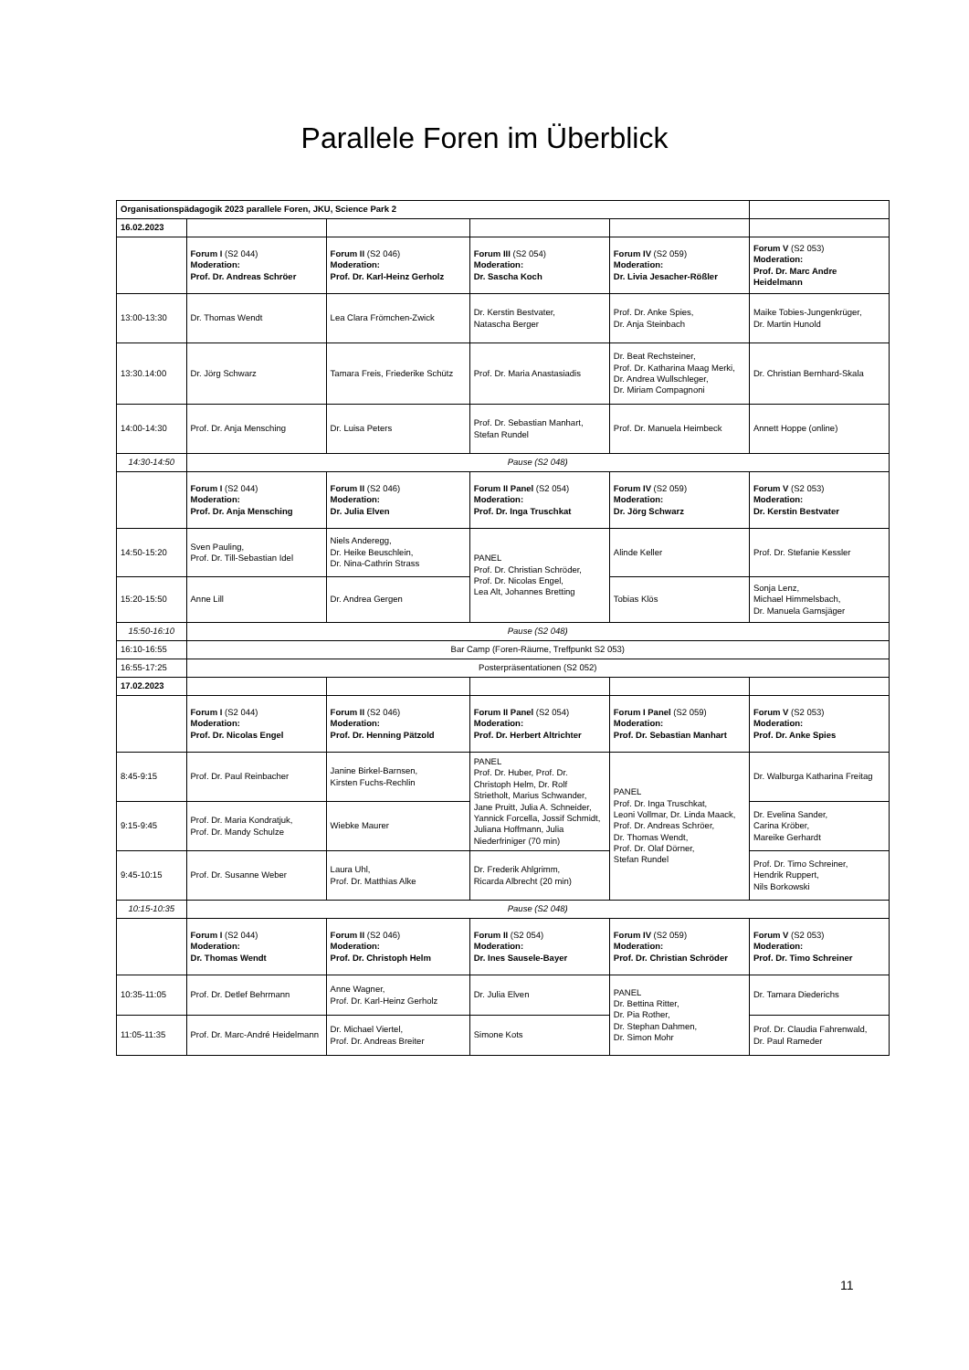Parallele Foren im Überblick
| Organisationspädagogik 2023 parallele Foren, JKU, Science Park 2 | | | | | |
| 16.02.2023 | | | | | |
| | Forum I (S2 044) Moderation: Prof. Dr. Andreas Schröer | Forum II (S2 046) Moderation: Prof. Dr. Karl-Heinz Gerholz | Forum III (S2 054) Moderation: Dr. Sascha Koch | Forum IV (S2 059) Moderation: Dr. Livia Jesacher-Rößler | Forum V (S2 053) Moderation: Prof. Dr. Marc Andre Heidelmann |
| 13:00-13:30 | Dr. Thomas Wendt | Lea Clara Frömchen-Zwick | Dr. Kerstin Bestvater, Natascha Berger | Prof. Dr. Anke Spies, Dr. Anja Steinbach | Maike Tobies-Jungenkrüger, Dr. Martin Hunold |
| 13:30.14:00 | Dr. Jörg Schwarz | Tamara Freis, Friederike Schütz | Prof. Dr. Maria Anastasiadis | Dr. Beat Rechsteiner, Prof. Dr. Katharina Maag Merki, Dr. Andrea Wullschleger, Dr. Miriam Compagnoni | Dr. Christian Bernhard-Skala |
| 14:00-14:30 | Prof. Dr. Anja Mensching | Dr. Luisa Peters | Prof. Dr. Sebastian Manhart, Stefan Rundel | Prof. Dr. Manuela Heimbeck | Annett Hoppe (online) |
| 14:30-14:50 | Pause (S2 048) | | | | |
| | Forum I (S2 044) Moderation: Prof. Dr. Anja Mensching | Forum II (S2 046) Moderation: Dr. Julia Elven | Forum II Panel (S2 054) Moderation: Prof. Dr. Inga Truschkat | Forum IV (S2 059) Moderation: Dr. Jörg Schwarz | Forum V (S2 053) Moderation: Dr. Kerstin Bestvater |
| 14:50-15:20 | Sven Pauling, Prof. Dr. Till-Sebastian Idel | Niels Anderegg, Dr. Heike Beuschlein, Dr. Nina-Cathrin Strass | PANEL Prof. Dr. Christian Schröder, Prof. Dr. Nicolas Engel, Lea Alt, Johannes Bretting | Alinde Keller | Prof. Dr. Stefanie Kessler |
| 15:20-15:50 | Anne Lill | Dr. Andrea Gergen | | Tobias Klös | Sonja Lenz, Michael Himmelsbach, Dr. Manuela Gamsjäger |
| 15:50-16:10 | Pause (S2 048) | | | | |
| 16:10-16:55 | Bar Camp (Foren-Räume, Treffpunkt S2 053) | | | | |
| 16:55-17:25 | Posterpräsentationen (S2 052) | | | | |
| 17.02.2023 | | | | | |
| | Forum I (S2 044) Moderation: Prof. Dr. Nicolas Engel | Forum II (S2 046) Moderation: Prof. Dr. Henning Pätzold | Forum II Panel (S2 054) Moderation: Prof. Dr. Herbert Altrichter | Forum I Panel (S2 059) Moderation: Prof. Dr. Sebastian Manhart | Forum V (S2 053) Moderation: Prof. Dr. Anke Spies |
| 8:45-9:15 | Prof. Dr. Paul Reinbacher | Janine Birkel-Barnsen, Kirsten Fuchs-Rechlin | PANEL Prof. Dr. Huber, Prof. Dr. Christoph Helm, Dr. Rolf Strietholt, Marius Schwander, Jane Pruitt, Julia A. Schneider, Yannick Forcella, Jossif Schmidt, Juliana Hoffmann, Julia Niederfriniger (70 min) | PANEL Prof. Dr. Inga Truschkat, Leoni Vollmar, Dr. Linda Maack, Prof. Dr. Andreas Schröer, Dr. Thomas Wendt, Prof. Dr. Olaf Dörner, Stefan Rundel | Dr. Walburga Katharina Freitag |
| 9:15-9:45 | Prof. Dr. Maria Kondratjuk, Prof. Dr. Mandy Schulze | Wiebke Maurer | | | Dr. Evelina Sander, Carina Kröber, Mareike Gerhardt |
| 9:45-10:15 | Prof. Dr. Susanne Weber | Laura Uhl, Prof. Dr. Matthias Alke | Dr. Frederik Ahlgrimm, Ricarda Albrecht (20 min) | | Prof. Dr. Timo Schreiner, Hendrik Ruppert, Nils Borkowski |
| 10:15-10:35 | Pause (S2 048) | | | | |
| | Forum I (S2 044) Moderation: Dr. Thomas Wendt | Forum II (S2 046) Moderation: Prof. Dr. Christoph Helm | Forum II (S2 054) Moderation: Dr. Ines Sausele-Bayer | Forum IV (S2 059) Moderation: Prof. Dr. Christian Schröder | Forum V (S2 053) Moderation: Prof. Dr. Timo Schreiner |
| 10:35-11:05 | Prof. Dr. Detlef Behrmann | Anne Wagner, Prof. Dr. Karl-Heinz Gerholz | Dr. Julia Elven | PANEL Dr. Bettina Ritter, Dr. Pia Rother, Dr. Stephan Dahmen, Dr. Simon Mohr | Dr. Tamara Diederichs |
| 11:05-11:35 | Prof. Dr. Marc-André Heidelmann | Dr. Michael Viertel, Prof. Dr. Andreas Breiter | Simone Kots | | Prof. Dr. Claudia Fahrenwald, Dr. Paul Rameder |
11